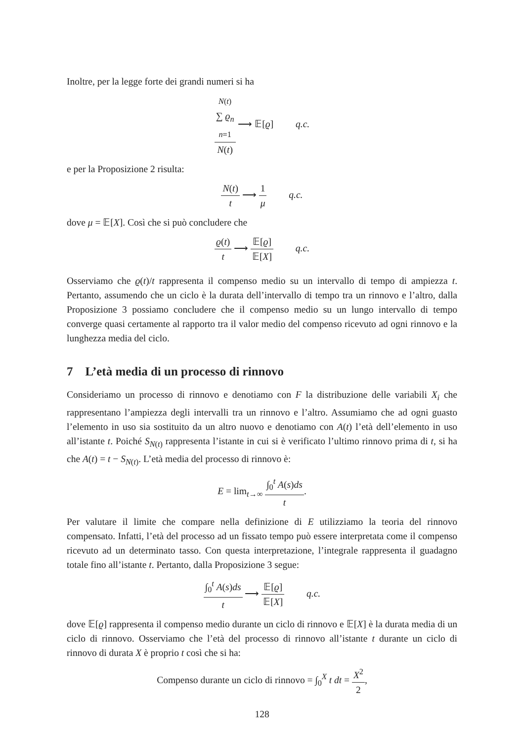Inoltre, per la legge forte dei grandi numeri si ha
N(t)
∑ ϱ<sub>n</sub>
n=1 N(t) ⟶ 𝔼[ϱ] q.c.
e per la Proposizione 2 risulta:
N(t) t ⟶ 1 μ q.c.
dove μ = 𝔼[X]. Così che si può concludere che
ϱ(t) t ⟶ 𝔼[ϱ] 𝔼[X] q.c.
Osserviamo che ϱ(t)/t rappresenta il compenso medio su un intervallo di tempo di ampiezza t. Pertanto, assumendo che un ciclo è la durata dell’intervallo di tempo tra un rinnovo e l’altro, dalla Proposizione 3 possiamo concludere che il compenso medio su un lungo intervallo di tempo converge quasi certamente al rapporto tra il valor medio del compenso ricevuto ad ogni rinnovo e la lunghezza media del ciclo.
7 L’età media di un processo di rinnovo
Consideriamo un processo di rinnovo e denotiamo con F la distribuzione delle variabili X<sub>i</sub> che rappresentano l’ampiezza degli intervalli tra un rinnovo e l’altro. Assumiamo che ad ogni guasto l’elemento in uso sia sostituito da un altro nuovo e denotiamo con A(t) l’età dell’elemento in uso all’istante t. Poiché S<sub>N(t)</sub> rappresenta l’istante in cui si è verificato l’ultimo rinnovo prima di t, si ha che A(t) = t − S<sub>N(t)</sub>. L’età media del processo di rinnovo è:
E = lim<sub>t→∞</sub> ∫<sub>0</sub><sup>t</sup> A(s)ds t.
Per valutare il limite che compare nella definizione di E utilizziamo la teoria del rinnovo compensato. Infatti, l’età del processo ad un fissato tempo può essere interpretata come il compenso ricevuto ad un determinato tasso. Con questa interpretazione, l’integrale rappresenta il guadagno totale fino all’istante t. Pertanto, dalla Proposizione 3 segue:
∫<sub>0</sub><sup>t</sup> A(s)ds t ⟶ 𝔼[ϱ] 𝔼[X] q.c.
dove 𝔼[ϱ] rappresenta il compenso medio durante un ciclo di rinnovo e 𝔼[X] è la durata media di un ciclo di rinnovo. Osserviamo che l’età del processo di rinnovo all’istante t durante un ciclo di rinnovo di durata X è proprio t così che si ha:
Compenso durante un ciclo di rinnovo = ∫<sub>0</sub><sup>X</sup> t dt = X<sup>2</sup> 2,
128